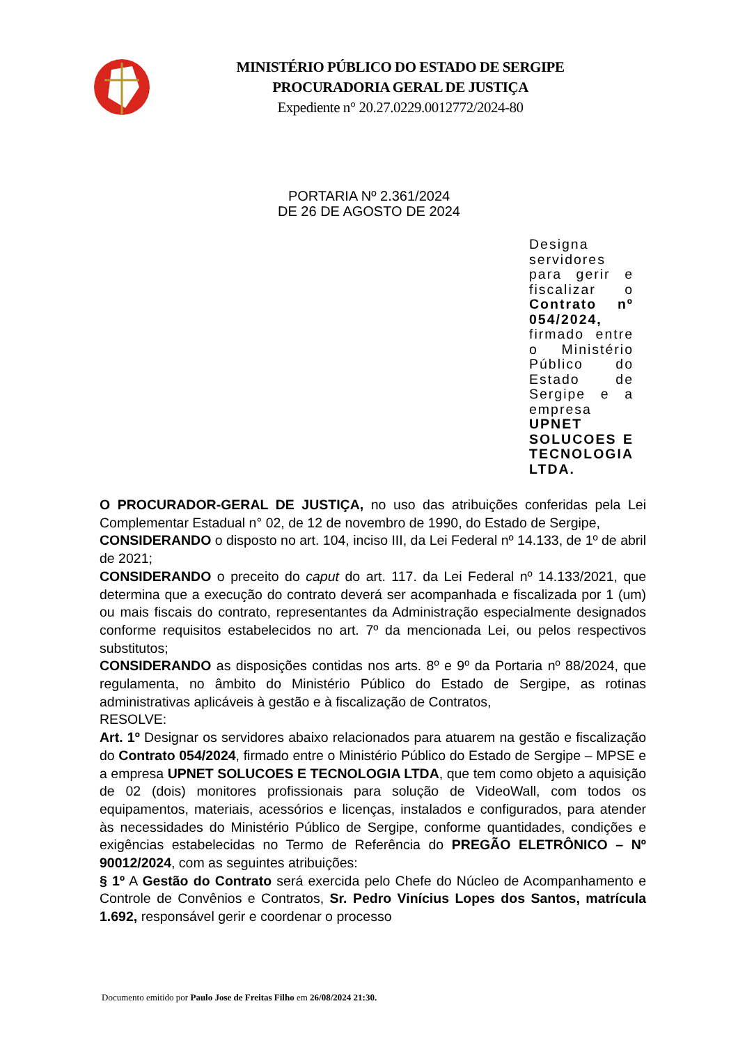MINISTÉRIO PÚBLICO DO ESTADO DE SERGIPE
PROCURADORIA GERAL DE JUSTIÇA
Expediente n° 20.27.0229.0012772/2024-80
PORTARIA Nº 2.361/2024
DE 26 DE AGOSTO DE 2024
Designa servidores para gerir e fiscalizar o Contrato nº 054/2024, firmado entre o Ministério Público do Estado de Sergipe e a empresa UPNET SOLUCOES E TECNOLOGIA LTDA.
O PROCURADOR-GERAL DE JUSTIÇA, no uso das atribuições conferidas pela Lei Complementar Estadual n° 02, de 12 de novembro de 1990, do Estado de Sergipe,
CONSIDERANDO o disposto no art. 104, inciso III, da Lei Federal nº 14.133, de 1º de abril de 2021;
CONSIDERANDO o preceito do caput do art. 117. da Lei Federal nº 14.133/2021, que determina que a execução do contrato deverá ser acompanhada e fiscalizada por 1 (um) ou mais fiscais do contrato, representantes da Administração especialmente designados conforme requisitos estabelecidos no art. 7º da mencionada Lei, ou pelos respectivos substitutos;
CONSIDERANDO as disposições contidas nos arts. 8º e 9º da Portaria nº 88/2024, que regulamenta, no âmbito do Ministério Público do Estado de Sergipe, as rotinas administrativas aplicáveis à gestão e à fiscalização de Contratos,
RESOLVE:
Art. 1º Designar os servidores abaixo relacionados para atuarem na gestão e fiscalização do Contrato 054/2024, firmado entre o Ministério Público do Estado de Sergipe – MPSE e a empresa UPNET SOLUCOES E TECNOLOGIA LTDA, que tem como objeto a aquisição de 02 (dois) monitores profissionais para solução de VideoWall, com todos os equipamentos, materiais, acessórios e licenças, instalados e configurados, para atender às necessidades do Ministério Público de Sergipe, conforme quantidades, condições e exigências estabelecidas no Termo de Referência do PREGÃO ELETRÔNICO – Nº 90012/2024, com as seguintes atribuições:
§ 1º A Gestão do Contrato será exercida pelo Chefe do Núcleo de Acompanhamento e Controle de Convênios e Contratos, Sr. Pedro Vinícius Lopes dos Santos, matrícula 1.692, responsável gerir e coordenar o processo
Documento emitido por Paulo Jose de Freitas Filho em 26/08/2024 21:30.